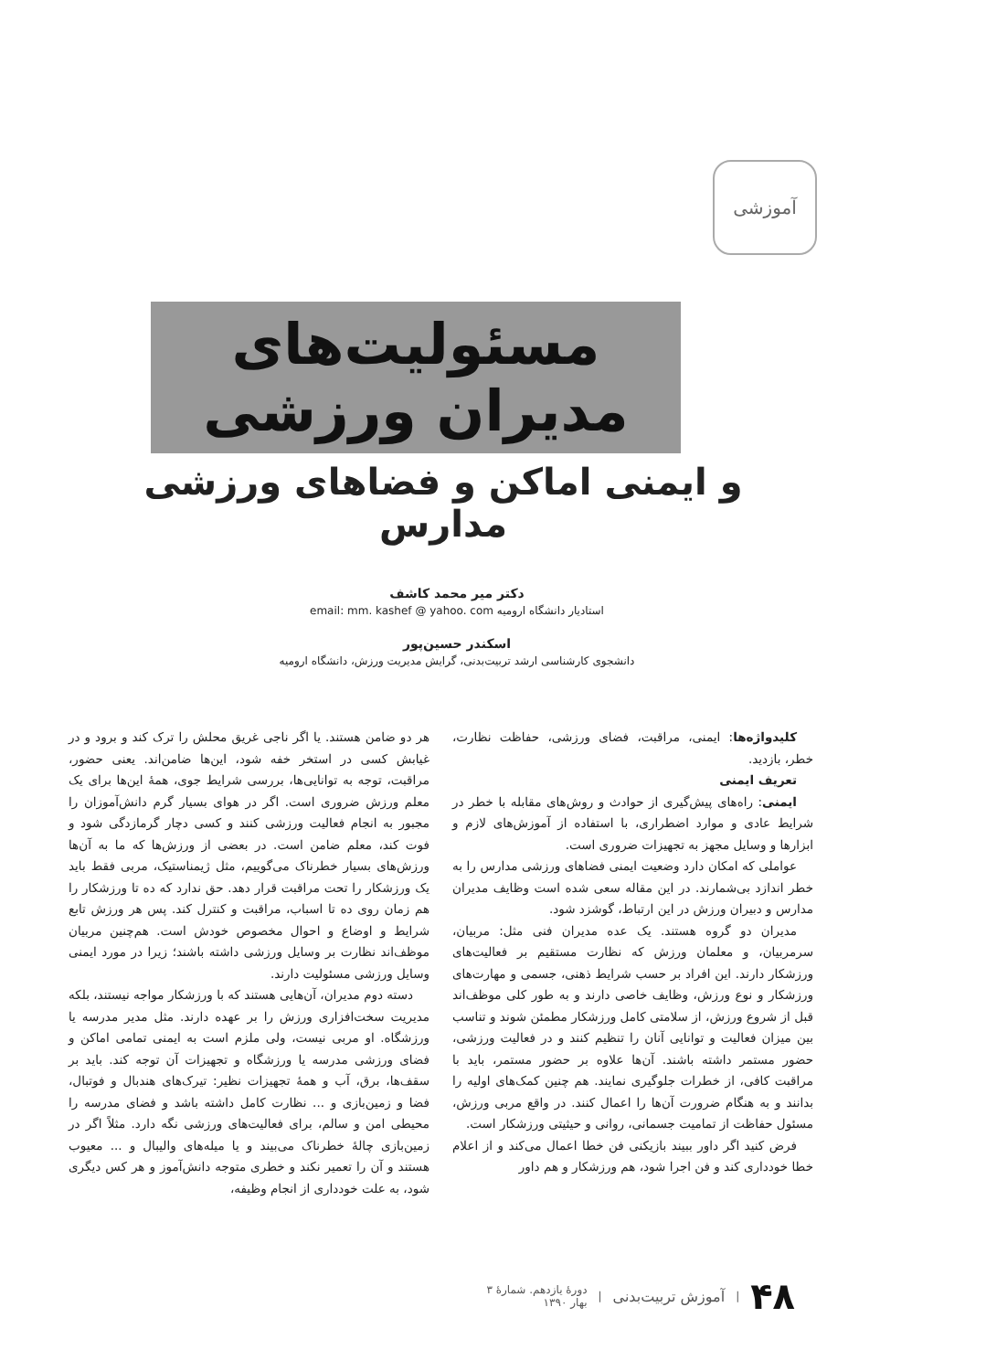آموزشی
مسئولیت‌های
مدیران ورزشی
و ایمنی اماکن و فضاهای ورزشی مدارس
دکتر میر محمد کاشف
استادیار دانشگاه ارومیه email: mm. kashef @ yahoo. com
اسکندر حسین‌پور
دانشجوی کارشناسی ارشد تربیت‌بدنی، گرایش مدیریت ورزش، دانشگاه ارومیه
کلیدواژه‌ها: ایمنی، مراقبت، فضای ورزشی، حفاظت نظارت، خطر، بازدید.
تعریف ایمنی
ایمنی: راه‌های پیش‌گیری از حوادث و روش‌های مقابله با خطر در شرایط عادی و موارد اضطراری، با استفاده از آموزش‌های لازم و ابزارها و وسایل مجهز به تجهیزات ضروری است.
عواملی که امکان دارد وضعیت ایمنی فضاهای ورزشی مدارس را به خطر اندازد بی‌شمارند. در این مقاله سعی شده است وظایف مدیران مدارس و دبیران ورزش در این ارتباط، گوشزد شود.
مدیران دو گروه هستند. یک عده مدیران فنی مثل: مربیان، سرمربیان، و معلمان ورزش که نظارت مستقیم بر فعالیت‌های ورزشکار دارند. این افراد بر حسب شرایط ذهنی، جسمی و مهارت‌های ورزشکار و نوع ورزش، وظایف خاصی دارند و به طور کلی موظف‌اند قبل از شروع ورزش، از سلامتی کامل ورزشکار مطمئن شوند و تناسب بین میزان فعالیت و توانایی آنان را تنظیم کنند و در فعالیت ورزشی، حضور مستمر داشته باشند. آن‌ها علاوه بر حضور مستمر، باید با مراقبت کافی، از خطرات جلوگیری نمایند. هم چنین کمک‌های اولیه را بدانند و به هنگام ضرورت آن‌ها را اعمال کنند. در واقع مربی ورزش، مسئول حفاظت از تمامیت جسمانی، روانی و حیثیتی ورزشکار است.
فرض کنید اگر داور ببیند بازیکنی فن خطا اعمال می‌کند و از اعلام خطا خودداری کند و فن اجرا شود، هم ورزشکار و هم داور
هر دو ضامن هستند. یا اگر ناجی غریق محلش را ترک کند و برود و در غیابش کسی در استخر خفه شود، این‌ها ضامن‌اند. یعنی حضور، مراقبت، توجه به توانایی‌ها، بررسی شرایط جوی، همهٔ این‌ها برای یک معلم ورزش ضروری است. اگر در هوای بسیار گرم دانش‌آموزان را مجبور به انجام فعالیت ورزشی کنند و کسی دچار گرمازدگی شود و فوت کند، معلم ضامن است. در بعضی از ورزش‌ها که ما به آن‌ها ورزش‌های بسیار خطرناک می‌گوییم، مثل ژیمناستیک، مربی فقط باید یک ورزشکار را تحت مراقبت قرار دهد. حق ندارد که ده تا ورزشکار را هم زمان روی ده تا اسباب، مراقبت و کنترل کند. پس هر ورزش تابع شرایط و اوضاع و احوال مخصوص خودش است. هم‌چنین مربیان موظف‌اند نظارت بر وسایل ورزشی داشته باشند؛ زیرا در مورد ایمنی وسایل ورزشی مسئولیت دارند.
دسته دوم مدیران، آن‌هایی هستند که با ورزشکار مواجه نیستند، بلکه مدیریت سخت‌افزاری ورزش را بر عهده دارند. مثل مدیر مدرسه یا ورزشگاه. او مربی نیست، ولی ملزم است به ایمنی تمامی اماکن و فضای ورزشی مدرسه یا ورزشگاه و تجهیزات آن توجه کند. باید بر سقف‌ها، برق، آب و همهٔ تجهیزات نظیر: تیرک‌های هندبال و فوتبال، فضا و زمین‌بازی و ... نظارت کامل داشته باشد و فضای مدرسه را محیطی امن و سالم، برای فعالیت‌های ورزشی نگه دارد. مثلاً اگر در زمین‌بازی چالهٔ خطرناک می‌بیند و یا میله‌های والیبال و ... معیوب هستند و آن را تعمیر نکند و خطری متوجه دانش‌آموز و هر کس دیگری شود، به علت خودداری از انجام وظیفه،
۴۸ | آموزش تربیت‌بدنی | دورهٔ یازدهم. شمارهٔ ۳
بهار ۱۳۹۰